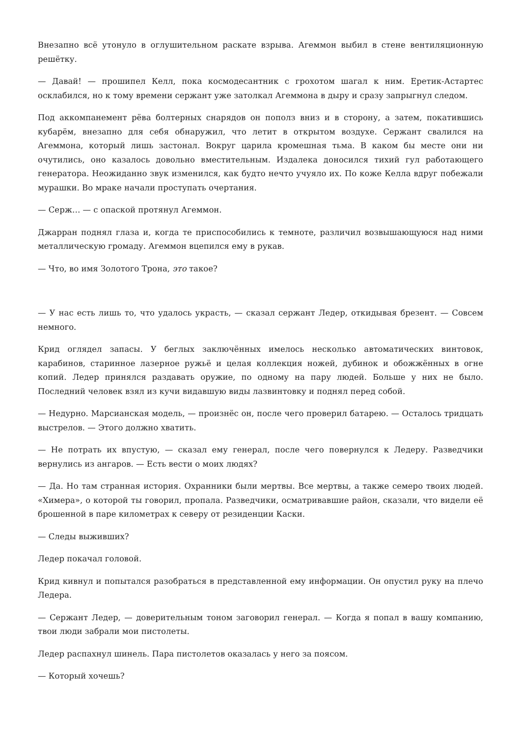Внезапно всё утонуло в оглушительном раскате взрыва. Агеммон выбил в стене вентиляционную решётку.
— Давай! — прошипел Келл, пока космодесантник с грохотом шагал к ним. Еретик-Астартес осклабился, но к тому времени сержант уже затолкал Агеммона в дыру и сразу запрыгнул следом.
Под аккомпанемент рёва болтерных снарядов он пополз вниз и в сторону, а затем, покатившись кубарём, внезапно для себя обнаружил, что летит в открытом воздухе. Сержант свалился на Агеммона, который лишь застонал. Вокруг царила кромешная тьма. В каком бы месте они ни очутились, оно казалось довольно вместительным. Издалека доносился тихий гул работающего генератора. Неожиданно звук изменился, как будто нечто учуяло их. По коже Келла вдруг побежали мурашки. Во мраке начали проступать очертания.
— Серж… — с опаской протянул Агеммон.
Джарран поднял глаза и, когда те приспособились к темноте, различил возвышающуюся над ними металлическую громаду. Агеммон вцепился ему в рукав.
— Что, во имя Золотого Трона, это такое?
— У нас есть лишь то, что удалось украсть, — сказал сержант Ледер, откидывая брезент. — Совсем немного.
Крид оглядел запасы. У беглых заключённых имелось несколько автоматических винтовок, карабинов, старинное лазерное ружьё и целая коллекция ножей, дубинок и обожжённых в огне копий. Ледер принялся раздавать оружие, по одному на пару людей. Больше у них не было. Последний человек взял из кучи видавшую виды лазвинтовку и поднял перед собой.
— Недурно. Марсианская модель, — произнёс он, после чего проверил батарею. — Осталось тридцать выстрелов. — Этого должно хватить.
— Не потрать их впустую, — сказал ему генерал, после чего повернулся к Ледеру. Разведчики вернулись из ангаров. — Есть вести о моих людях?
— Да. Но там странная история. Охранники были мертвы. Все мертвы, а также семеро твоих людей. «Химера», о которой ты говорил, пропала. Разведчики, осматривавшие район, сказали, что видели её брошенной в паре километрах к северу от резиденции Каски.
— Следы выживших?
Ледер покачал головой.
Крид кивнул и попытался разобраться в представленной ему информации. Он опустил руку на плечо Ледера.
— Сержант Ледер, — доверительным тоном заговорил генерал. — Когда я попал в вашу компанию, твои люди забрали мои пистолеты.
Ледер распахнул шинель. Пара пистолетов оказалась у него за поясом.
— Который хочешь?